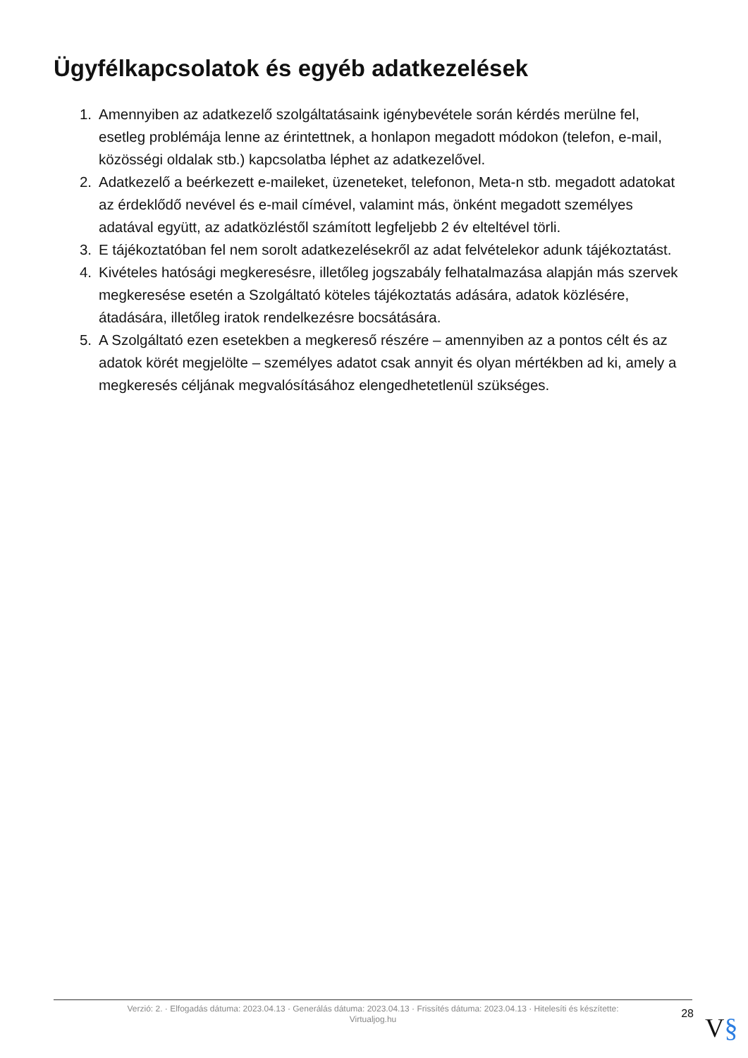Ügyfélkapcsolatok és egyéb adatkezelések
1. Amennyiben az adatkezelő szolgáltatásaink igénybevétele során kérdés merülne fel, esetleg problémája lenne az érintettnek, a honlapon megadott módokon (telefon, e-mail, közösségi oldalak stb.) kapcsolatba léphet az adatkezelővel.
2. Adatkezelő a beérkezett e-maileket, üzeneteket, telefonon, Meta-n stb. megadott adatokat az érdeklődő nevével és e-mail címével, valamint más, önként megadott személyes adatával együtt, az adatközléstől számított legfeljebb 2 év elteltével törli.
3. E tájékoztatóban fel nem sorolt adatkezelésekről az adat felvételekor adunk tájékoztatást.
4. Kivételes hatósági megkeresésre, illetőleg jogszabály felhatalmazása alapján más szervek megkeresése esetén a Szolgáltató köteles tájékoztatás adására, adatok közlésére, átadására, illetőleg iratok rendelkezésre bocsátására.
5. A Szolgáltató ezen esetekben a megkereső részére – amennyiben az a pontos célt és az adatok körét megjelölte – személyes adatot csak annyit és olyan mértékben ad ki, amely a megkeresés céljának megvalósításához elengedhetetlenül szükséges.
Verzió: 2. · Elfogadás dátuma: 2023.04.13 · Generálás dátuma: 2023.04.13 · Frissítés dátuma: 2023.04.13 · Hitelesíti és készítette: Virtualjog.hu
28
V§